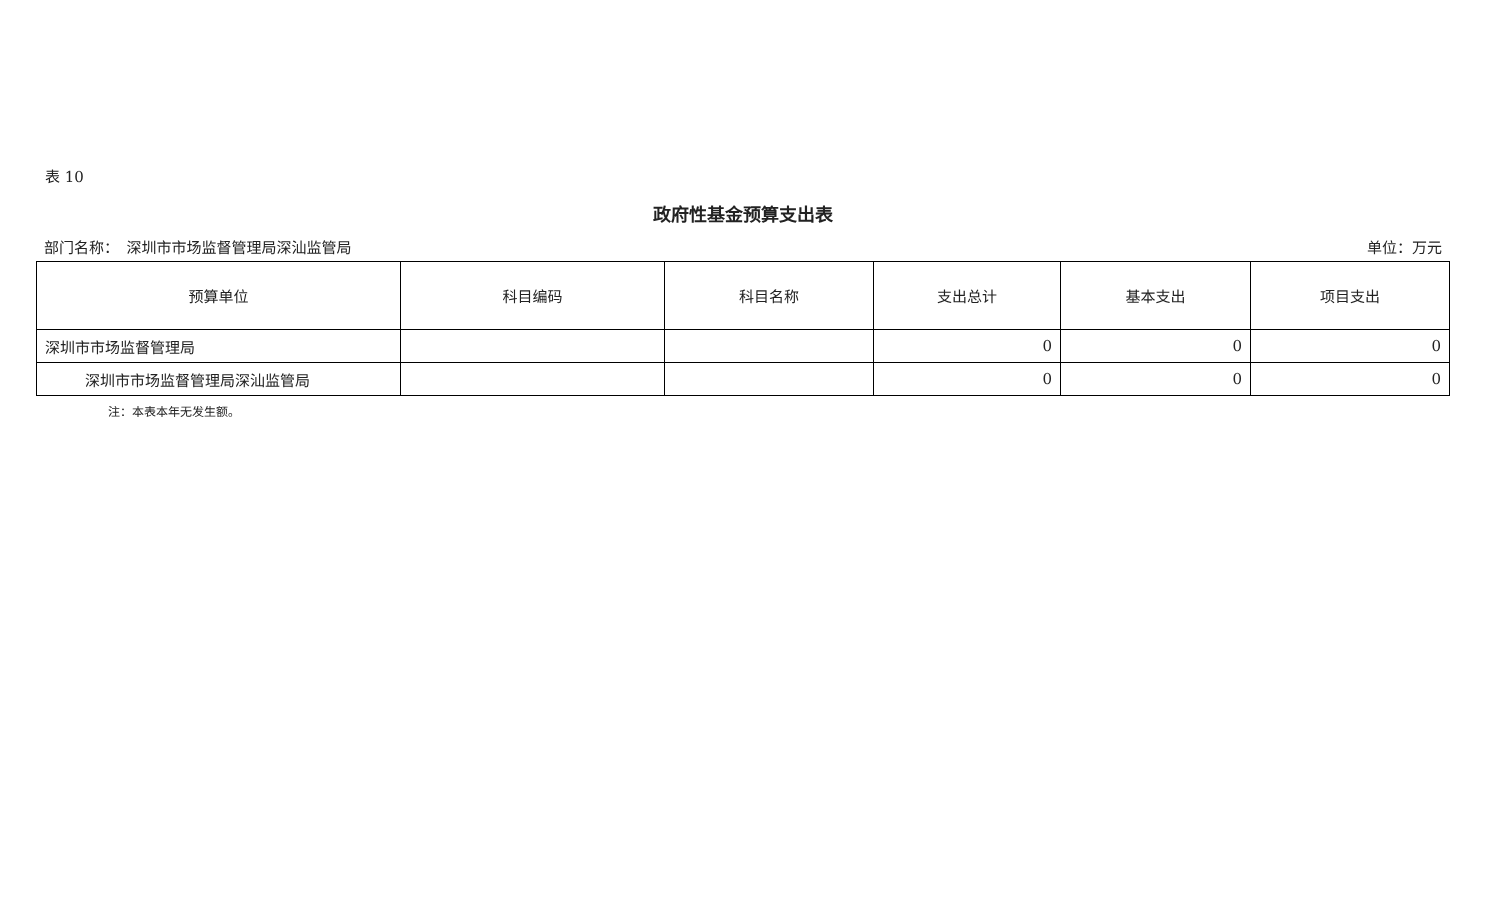表 10
政府性基金预算支出表
部门名称：　深圳市市场监督管理局深汕监管局 单位：万元
| 预算单位 | 科目编码 | 科目名称 | 支出总计 | 基本支出 | 项目支出 |
| --- | --- | --- | --- | --- | --- |
| 深圳市市场监督管理局 | | | 0 | 0 | 0 |
| 深圳市市场监督管理局深汕监管局 | | | 0 | 0 | 0 |
注：本表本年无发生额。